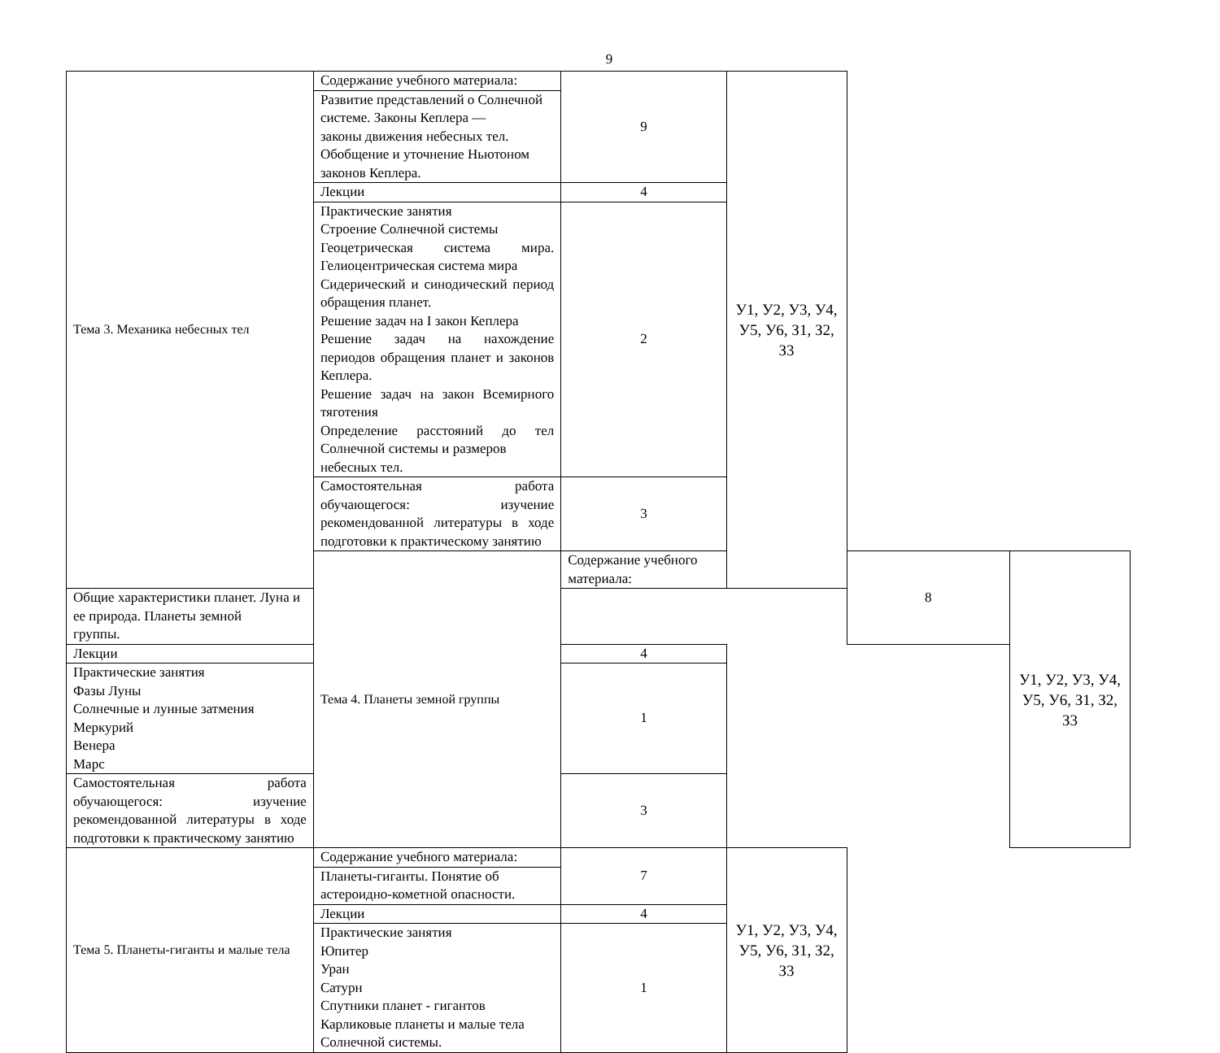9
| Тема 3. Механика небесных тел | Содержание учебного материала: | 9 | У1, У2, У3, У4, У5, У6, З1, З2, З3 | | |
| | Развитие представлений о Солнечной системе. Законы Кеплера — законы движения небесных тел. Обобщение и уточнение Ньютоном законов Кеплера. | | | | |
| | Лекции | 4 | | | |
| | Практические занятия Строение Солнечной системы Геоцетрическая система мира. Гелиоцентрическая система мира Сидерический и синодический период обращения планет. Решение задач на I закон Кеплера Решение задач на нахождение периодов обращения планет и законов Кеплера. Решение задач на закон Всемирного тяготения Определение расстояний до тел Солнечной системы и размеров небесных тел. | 2 | | | |
| | Самостоятельная работа обучающегося: изучение рекомендованной литературы в ходе подготовки к практическому занятию | 3 | | | |
| | Тема 4. Планеты земной группы | Содержание учебного материала: | | 8 | У1, У2, У3, У4, У5, У6, З1, З2, З3 |
| Общие характеристики планет. Луна и ее природа. Планеты земной группы. | | | | | |
| Лекции | | 4 | | | |
| Практические занятия Фазы Луны Солнечные и лунные затмения Меркурий Венера Марс | | 1 | | | |
| Самостоятельная работа обучающегося: изучение рекомендованной литературы в ходе подготовки к практическому занятию | | 3 | | | |
| Тема 5. Планеты-гиганты и малые тела | Содержание учебного материала: | 7 | У1, У2, У3, У4, У5, У6, З1, З2, З3 | | |
| | Планеты-гиганты. Понятие об астероидно-кометной опасности. | | | | |
| | Лекции | 4 | | | |
| | Практические занятия Юпитер Уран Сатурн Спутники планет - гигантов Карликовые планеты и малые тела Солнечной системы. | 1 | | | |